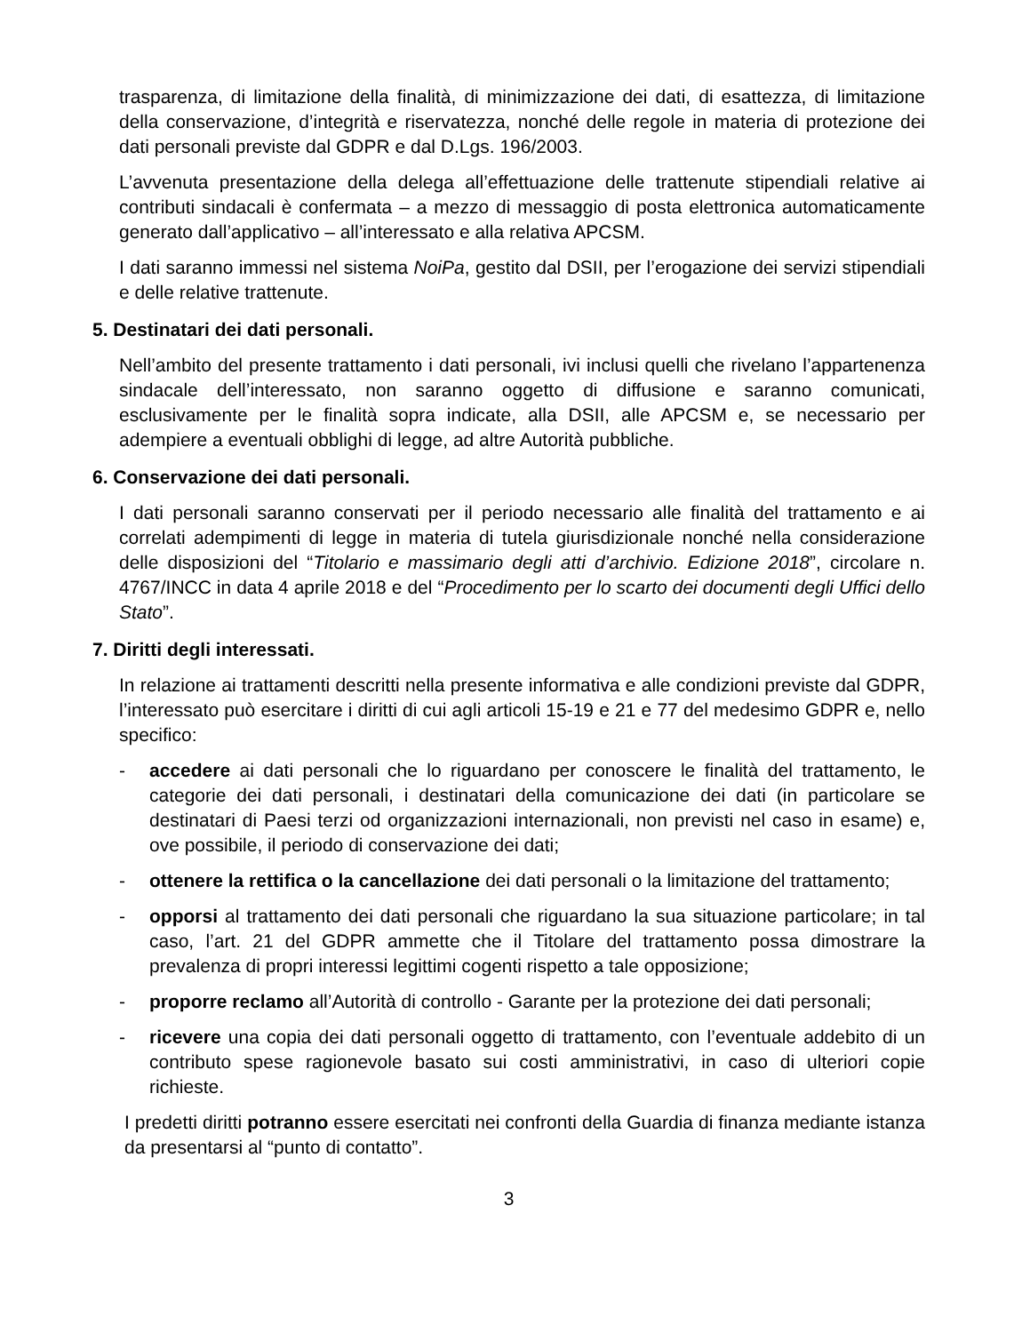trasparenza, di limitazione della finalità, di minimizzazione dei dati, di esattezza, di limitazione della conservazione, d’integrità e riservatezza, nonché delle regole in materia di protezione dei dati personali previste dal GDPR e dal D.Lgs. 196/2003.
L’avvenuta presentazione della delega all’effettuazione delle trattenute stipendiali relative ai contributi sindacali è confermata – a mezzo di messaggio di posta elettronica automaticamente generato dall’applicativo – all’interessato e alla relativa APCSM.
I dati saranno immessi nel sistema NoiPa, gestito dal DSII, per l’erogazione dei servizi stipendiali e delle relative trattenute.
5. Destinatari dei dati personali.
Nell’ambito del presente trattamento i dati personali, ivi inclusi quelli che rivelano l’appartenenza sindacale dell’interessato, non saranno oggetto di diffusione e saranno comunicati, esclusivamente per le finalità sopra indicate, alla DSII, alle APCSM e, se necessario per adempiere a eventuali obblighi di legge, ad altre Autorità pubbliche.
6. Conservazione dei dati personali.
I dati personali saranno conservati per il periodo necessario alle finalità del trattamento e ai correlati adempimenti di legge in materia di tutela giurisdizionale nonché nella considerazione delle disposizioni del “Titolario e massimario degli atti d’archivio. Edizione 2018”, circolare n. 4767/INCC in data 4 aprile 2018 e del “Procedimento per lo scarto dei documenti degli Uffici dello Stato”.
7. Diritti degli interessati.
In relazione ai trattamenti descritti nella presente informativa e alle condizioni previste dal GDPR, l’interessato può esercitare i diritti di cui agli articoli 15-19 e 21 e 77 del medesimo GDPR e, nello specifico:
- accedere ai dati personali che lo riguardano per conoscere le finalità del trattamento, le categorie dei dati personali, i destinatari della comunicazione dei dati (in particolare se destinatari di Paesi terzi od organizzazioni internazionali, non previsti nel caso in esame) e, ove possibile, il periodo di conservazione dei dati;
- ottenere la rettifica o la cancellazione dei dati personali o la limitazione del trattamento;
- opporsi al trattamento dei dati personali che riguardano la sua situazione particolare; in tal caso, l’art. 21 del GDPR ammette che il Titolare del trattamento possa dimostrare la prevalenza di propri interessi legittimi cogenti rispetto a tale opposizione;
- proporre reclamo all’Autorità di controllo - Garante per la protezione dei dati personali;
- ricevere una copia dei dati personali oggetto di trattamento, con l’eventuale addebito di un contributo spese ragionevole basato sui costi amministrativi, in caso di ulteriori copie richieste.
I predetti diritti potranno essere esercitati nei confronti della Guardia di finanza mediante istanza da presentarsi al “punto di contatto”.
3